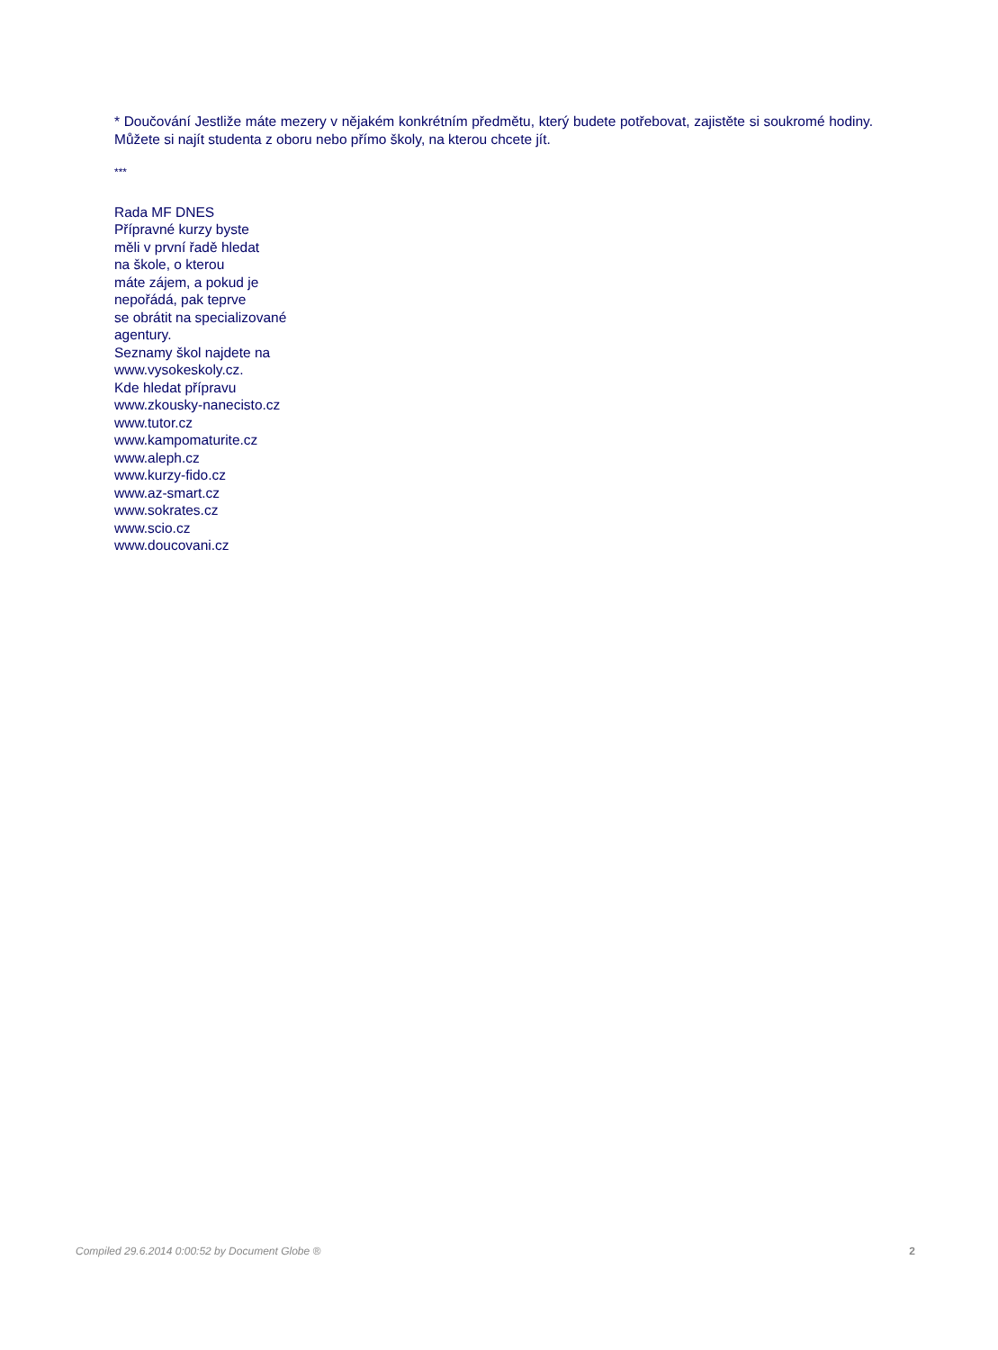* Doučování Jestliže máte mezery v nějakém konkrétním předmětu, který budete potřebovat, zajistěte si soukromé hodiny. Můžete si najít studenta z oboru nebo přímo školy, na kterou chcete jít.
***
Rada MF DNES
Přípravné kurzy byste
měli v první řadě hledat
na škole, o kterou
máte zájem, a pokud je
nepořádá, pak teprve
se obrátit na specializované
agentury.
Seznamy škol najdete na
www.vysokeskoly.cz.
Kde hledat přípravu
www.zkousky-nanecisto.cz
www.tutor.cz
www.kampomaturite.cz
www.aleph.cz
www.kurzy-fido.cz
www.az-smart.cz
www.sokrates.cz
www.scio.cz
www.doucovani.cz
Compiled 29.6.2014 0:00:52 by Document Globe ® 2